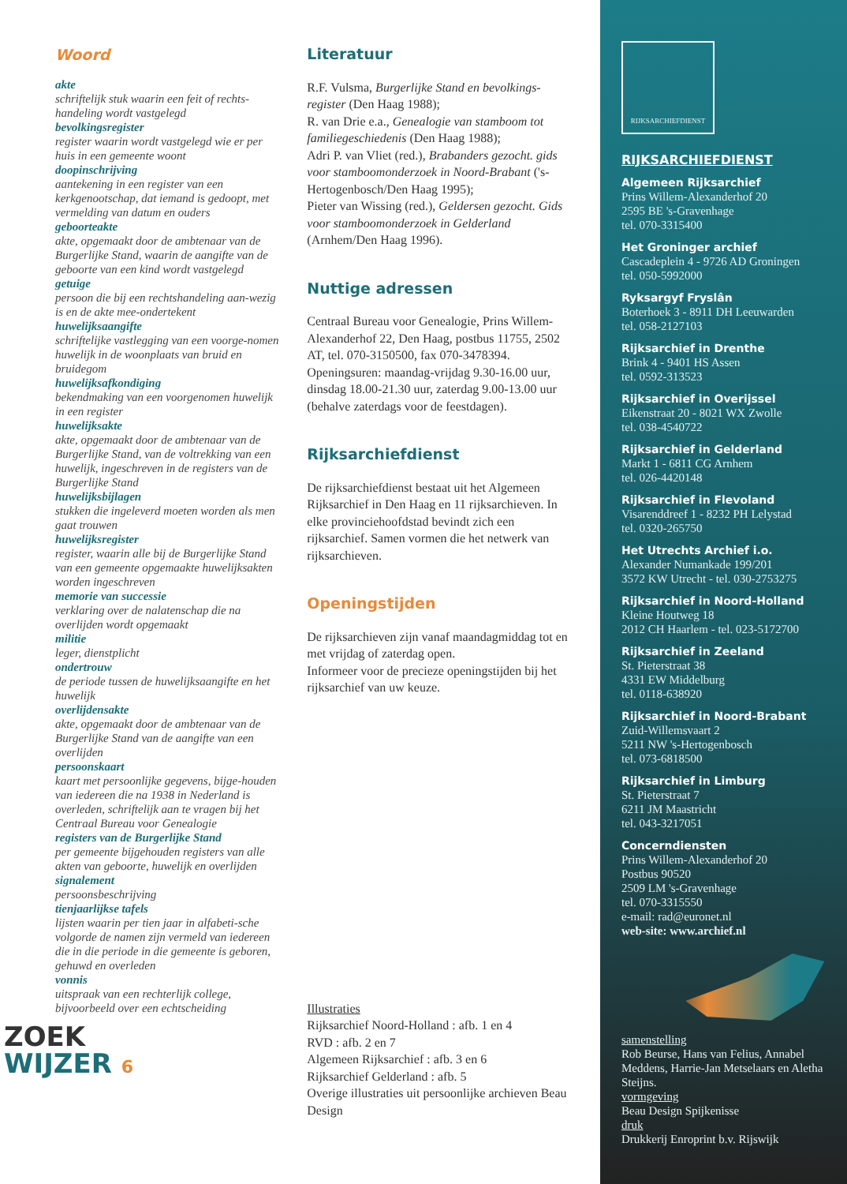Woord
akte
schriftelijk stuk waarin een feit of rechts-handeling wordt vastgelegd
bevolkingsregister
register waarin wordt vastgelegd wie er per huis in een gemeente woont
doopinschrijving
aantekening in een register van een kerkgenootschap, dat iemand is gedoopt, met vermelding van datum en ouders
geboorteakte
akte, opgemaakt door de ambtenaar van de Burgerlijke Stand, waarin de aangifte van de geboorte van een kind wordt vastgelegd
getuige
persoon die bij een rechtshandeling aan-wezig is en de akte mee-ondertekent
huwelijksaangifte
schriftelijke vastlegging van een voorge-nomen huwelijk in de woonplaats van bruid en bruidegom
huwelijksafkondiging
bekendmaking van een voorgenomen huwelijk in een register
huwelijksakte
akte, opgemaakt door de ambtenaar van de Burgerlijke Stand, van de voltrekking van een huwelijk, ingeschreven in de registers van de Burgerlijke Stand
huwelijksbijlagen
stukken die ingeleverd moeten worden als men gaat trouwen
huwelijksregister
register, waarin alle bij de Burgerlijke Stand van een gemeente opgemaakte huwelijksakten worden ingeschreven
memorie van successie
verklaring over de nalatenschap die na overlijden wordt opgemaakt
militie
leger, dienstplicht
ondertrouw
de periode tussen de huwelijksaangifte en het huwelijk
overlijdensakte
akte, opgemaakt door de ambtenaar van de Burgerlijke Stand van de aangifte van een overlijden
persoonskaart
kaart met persoonlijke gegevens, bijge-houden van iedereen die na 1938 in Nederland is overleden, schriftelijk aan te vragen bij het Centraal Bureau voor Genealogie
registers van de Burgerlijke Stand
per gemeente bijgehouden registers van alle akten van geboorte, huwelijk en overlijden
signalement
persoonsbeschrijving
tienjaarlijkse tafels
lijsten waarin per tien jaar in alfabeti-sche volgorde de namen zijn vermeld van iedereen die in die periode in die gemeente is geboren, gehuwd en overleden
vonnis
uitspraak van een rechterlijk college, bijvoorbeeld over een echtscheiding
ZOEK
WIJZER 6
Literatuur
R.F. Vulsma, Burgerlijke Stand en bevolkings-register (Den Haag 1988);
R. van Drie e.a., Genealogie van stamboom tot familiegeschiedenis (Den Haag 1988);
Adri P. van Vliet (red.), Brabanders gezocht. gids voor stamboomonderzoek in Noord-Brabant ('s-Hertogenbosch/Den Haag 1995);
Pieter van Wissing (red.), Geldersen gezocht. Gids voor stamboomonderzoek in Gelderland (Arnhem/Den Haag 1996).
Nuttige adressen
Centraal Bureau voor Genealogie, Prins Willem-Alexanderhof 22, Den Haag, postbus 11755, 2502 AT, tel. 070-3150500, fax 070-3478394. Openingsuren: maandag-vrijdag 9.30-16.00 uur, dinsdag 18.00-21.30 uur, zaterdag 9.00-13.00 uur (behalve zaterdags voor de feestdagen).
Rijksarchiefdienst
De rijksarchiefdienst bestaat uit het Algemeen Rijksarchief in Den Haag en 11 rijksarchieven. In elke provinciehoofdstad bevindt zich een rijksarchief. Samen vormen die het netwerk van rijksarchieven.
Openingstijden
De rijksarchieven zijn vanaf maandagmiddag tot en met vrijdag of zaterdag open.
Informeer voor de precieze openingstijden bij het rijksarchief van uw keuze.
Illustraties
Rijksarchief Noord-Holland : afb. 1 en 4
RVD : afb. 2 en 7
Algemeen Rijksarchief : afb. 3 en 6
Rijksarchief Gelderland : afb. 5
Overige illustraties uit persoonlijke archieven Beau Design
RIJKSARCHIEFDIENST
RIJKSARCHIEFDIENST
Algemeen Rijksarchief
Prins Willem-Alexanderhof 20
2595 BE 's-Gravenhage
tel. 070-3315400
Het Groninger archief
Cascadeplein 4 - 9726 AD Groningen
tel. 050-5992000
Ryksargyf Fryslân
Boterhoek 3 - 8911 DH Leeuwarden
tel. 058-2127103
Rijksarchief in Drenthe
Brink 4 - 9401 HS Assen
tel. 0592-313523
Rijksarchief in Overijssel
Eikenstraat 20 - 8021 WX Zwolle
tel. 038-4540722
Rijksarchief in Gelderland
Markt 1 - 6811 CG Arnhem
tel. 026-4420148
Rijksarchief in Flevoland
Visarenddreef 1 - 8232 PH Lelystad
tel. 0320-265750
Het Utrechts Archief i.o.
Alexander Numankade 199/201
3572 KW Utrecht - tel. 030-2753275
Rijksarchief in Noord-Holland
Kleine Houtweg 18
2012 CH Haarlem - tel. 023-5172700
Rijksarchief in Zeeland
St. Pieterstraat 38
4331 EW Middelburg
tel. 0118-638920
Rijksarchief in Noord-Brabant
Zuid-Willemsvaart 2
5211 NW 's-Hertogenbosch
tel. 073-6818500
Rijksarchief in Limburg
St. Pieterstraat 7
6211 JM Maastricht
tel. 043-3217051
Concerndiensten
Prins Willem-Alexanderhof 20
Postbus 90520
2509 LM 's-Gravenhage
tel. 070-3315550
e-mail: rad@euronet.nl
web-site: www.archief.nl
samenstelling
Rob Beurse, Hans van Felius, Annabel Meddens, Harrie-Jan Metselaars en Aletha Steijns.
vormgeving
Beau Design Spijkenisse
druk
Drukkerij Enroprint b.v. Rijswijk